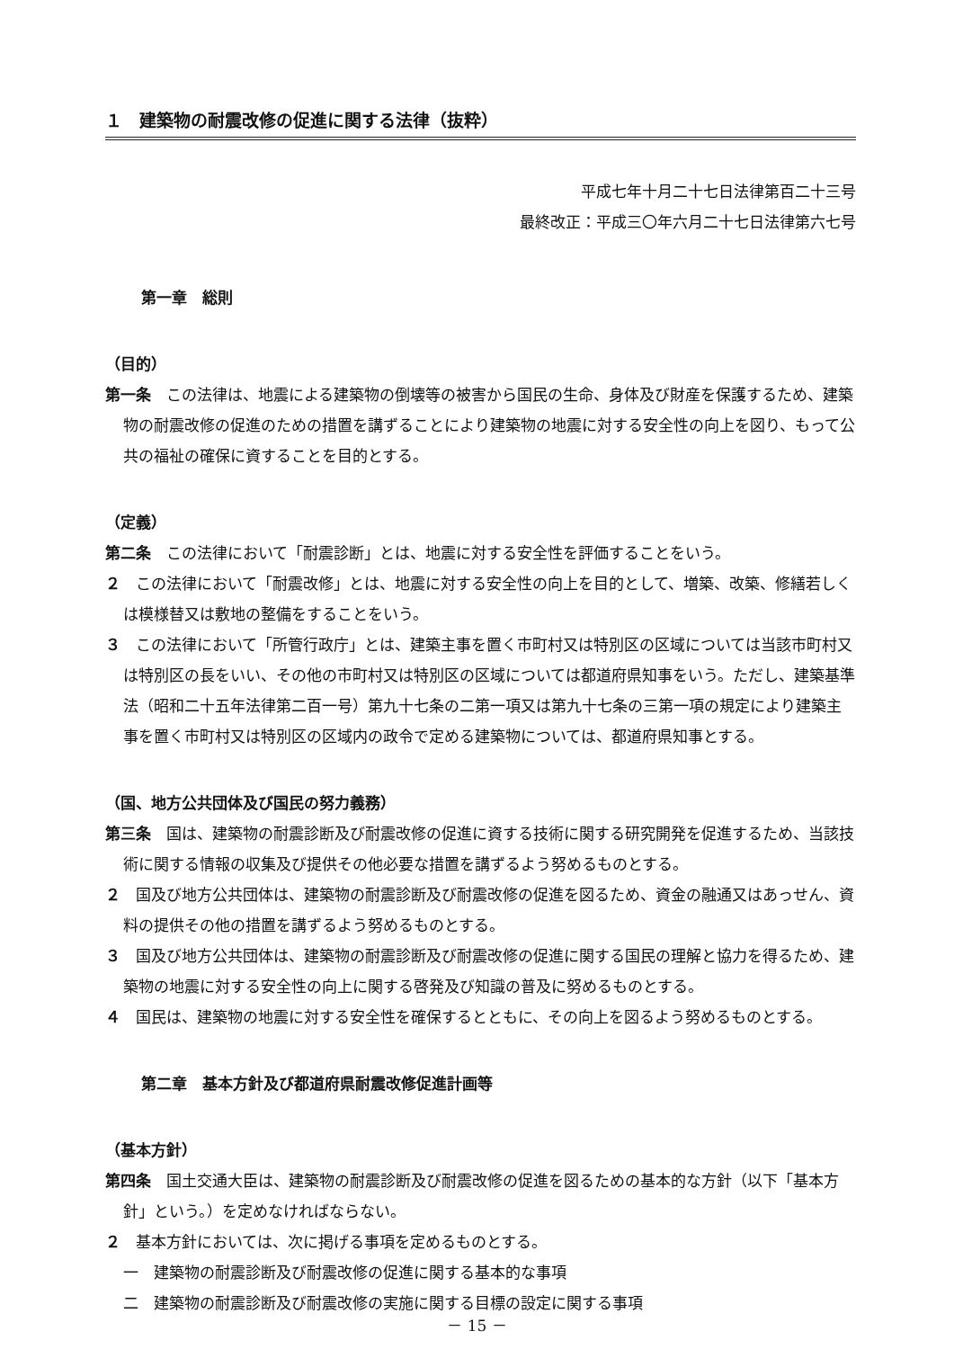１　建築物の耐震改修の促進に関する法律（抜粋）
平成七年十月二十七日法律第百二十三号
最終改正：平成三〇年六月二十七日法律第六七号
第一章　総則
（目的）
第一条　この法律は、地震による建築物の倒壊等の被害から国民の生命、身体及び財産を保護するため、建築物の耐震改修の促進のための措置を講ずることにより建築物の地震に対する安全性の向上を図り、もって公共の福祉の確保に資することを目的とする。
（定義）
第二条　この法律において「耐震診断」とは、地震に対する安全性を評価することをいう。
２　この法律において「耐震改修」とは、地震に対する安全性の向上を目的として、増築、改築、修繕若しくは模様替又は敷地の整備をすることをいう。
３　この法律において「所管行政庁」とは、建築主事を置く市町村又は特別区の区域については当該市町村又は特別区の長をいい、その他の市町村又は特別区の区域については都道府県知事をいう。ただし、建築基準法（昭和二十五年法律第二百一号）第九十七条の二第一項又は第九十七条の三第一項の規定により建築主事を置く市町村又は特別区の区域内の政令で定める建築物については、都道府県知事とする。
（国、地方公共団体及び国民の努力義務）
第三条　国は、建築物の耐震診断及び耐震改修の促進に資する技術に関する研究開発を促進するため、当該技術に関する情報の収集及び提供その他必要な措置を講ずるよう努めるものとする。
２　国及び地方公共団体は、建築物の耐震診断及び耐震改修の促進を図るため、資金の融通又はあっせん、資料の提供その他の措置を講ずるよう努めるものとする。
３　国及び地方公共団体は、建築物の耐震診断及び耐震改修の促進に関する国民の理解と協力を得るため、建築物の地震に対する安全性の向上に関する啓発及び知識の普及に努めるものとする。
４　国民は、建築物の地震に対する安全性を確保するとともに、その向上を図るよう努めるものとする。
第二章　基本方針及び都道府県耐震改修促進計画等
（基本方針）
第四条　国土交通大臣は、建築物の耐震診断及び耐震改修の促進を図るための基本的な方針（以下「基本方針」という。）を定めなければならない。
２　基本方針においては、次に掲げる事項を定めるものとする。
一　建築物の耐震診断及び耐震改修の促進に関する基本的な事項
二　建築物の耐震診断及び耐震改修の実施に関する目標の設定に関する事項
－ 15 －